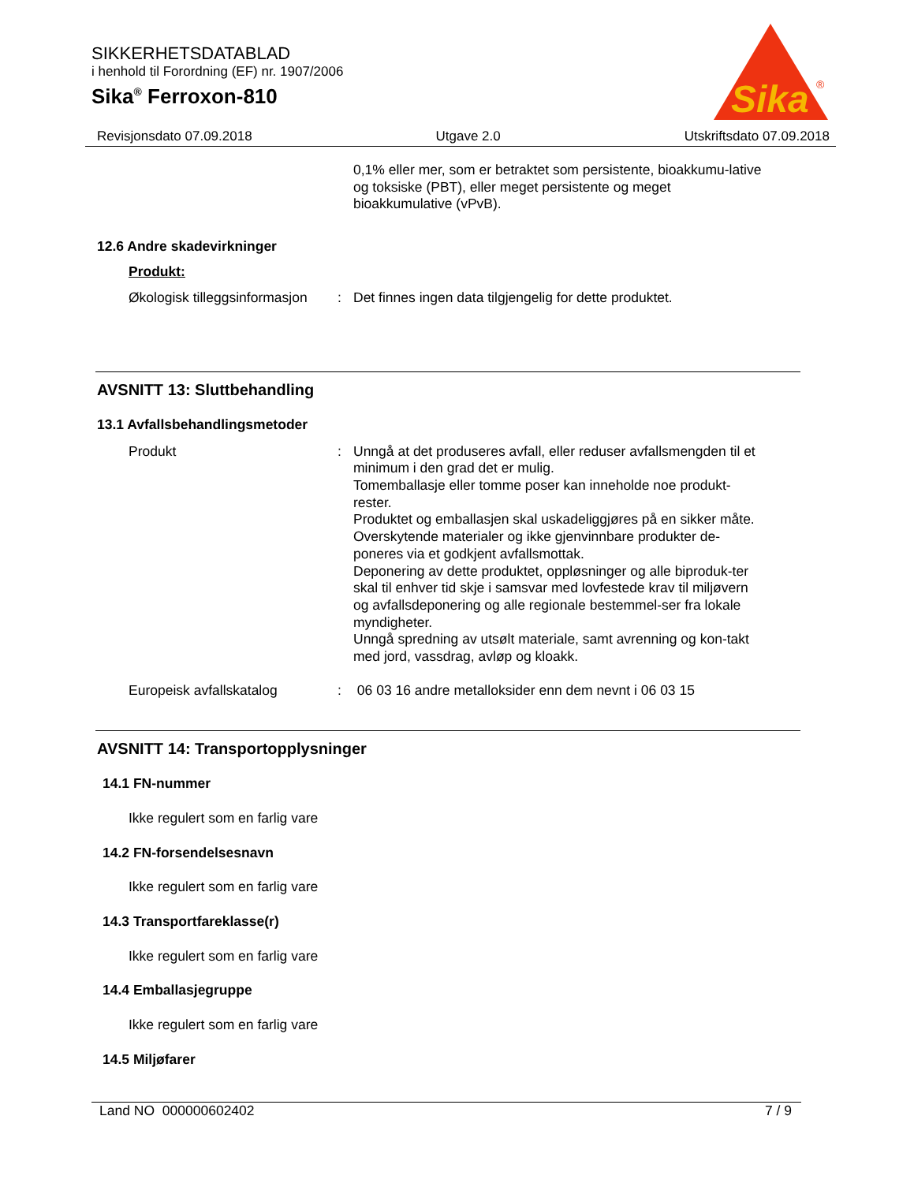SIKKERHETSDATABLAD
i henhold til Forordning (EF) nr. 1907/2006
Sika<sup>®</sup> Ferroxon-810
Sika
®
Revisjonsdato 07.09.2018 Utgave 2.0 Utskriftsdato 07.09.2018
0,1% eller mer, som er betraktet som persistente, bioakkumu-lative og toksiske (PBT), eller meget persistente og meget bioakkumulative (vPvB).
12.6 Andre skadevirkninger
Produkt:
Økologisk tilleggsinformasjon
: Det finnes ingen data tilgjengelig for dette produktet.
AVSNITT 13: Sluttbehandling
13.1 Avfallsbehandlingsmetoder
Produkt : Unngå at det produseres avfall, eller reduser avfallsmengden til et minimum i den grad det er mulig.
Tomemballasje eller tomme poser kan inneholde noe produkt-rester.
Produktet og emballasjen skal uskadeliggjøres på en sikker måte.
Overskytende materialer og ikke gjenvinnbare produkter de-poneres via et godkjent avfallsmottak.
Deponering av dette produktet, oppløsninger og alle biproduk-ter skal til enhver tid skje i samsvar med lovfestede krav til miljøvern og avfallsdeponering og alle regionale bestemmel-ser fra lokale myndigheter.
Unngå spredning av utsølt materiale, samt avrenning og kon-takt med jord, vassdrag, avløp og kloakk.
Europeisk avfallskatalog : 06 03 16 andre metalloksider enn dem nevnt i 06 03 15
AVSNITT 14: Transportopplysninger
14.1 FN-nummer
Ikke regulert som en farlig vare
14.2 FN-forsendelsesnavn
Ikke regulert som en farlig vare
14.3 Transportfareklasse(r)
Ikke regulert som en farlig vare
14.4 Emballasjegruppe
Ikke regulert som en farlig vare
14.5 Miljøfarer
Land NO 000000602402 7 / 9